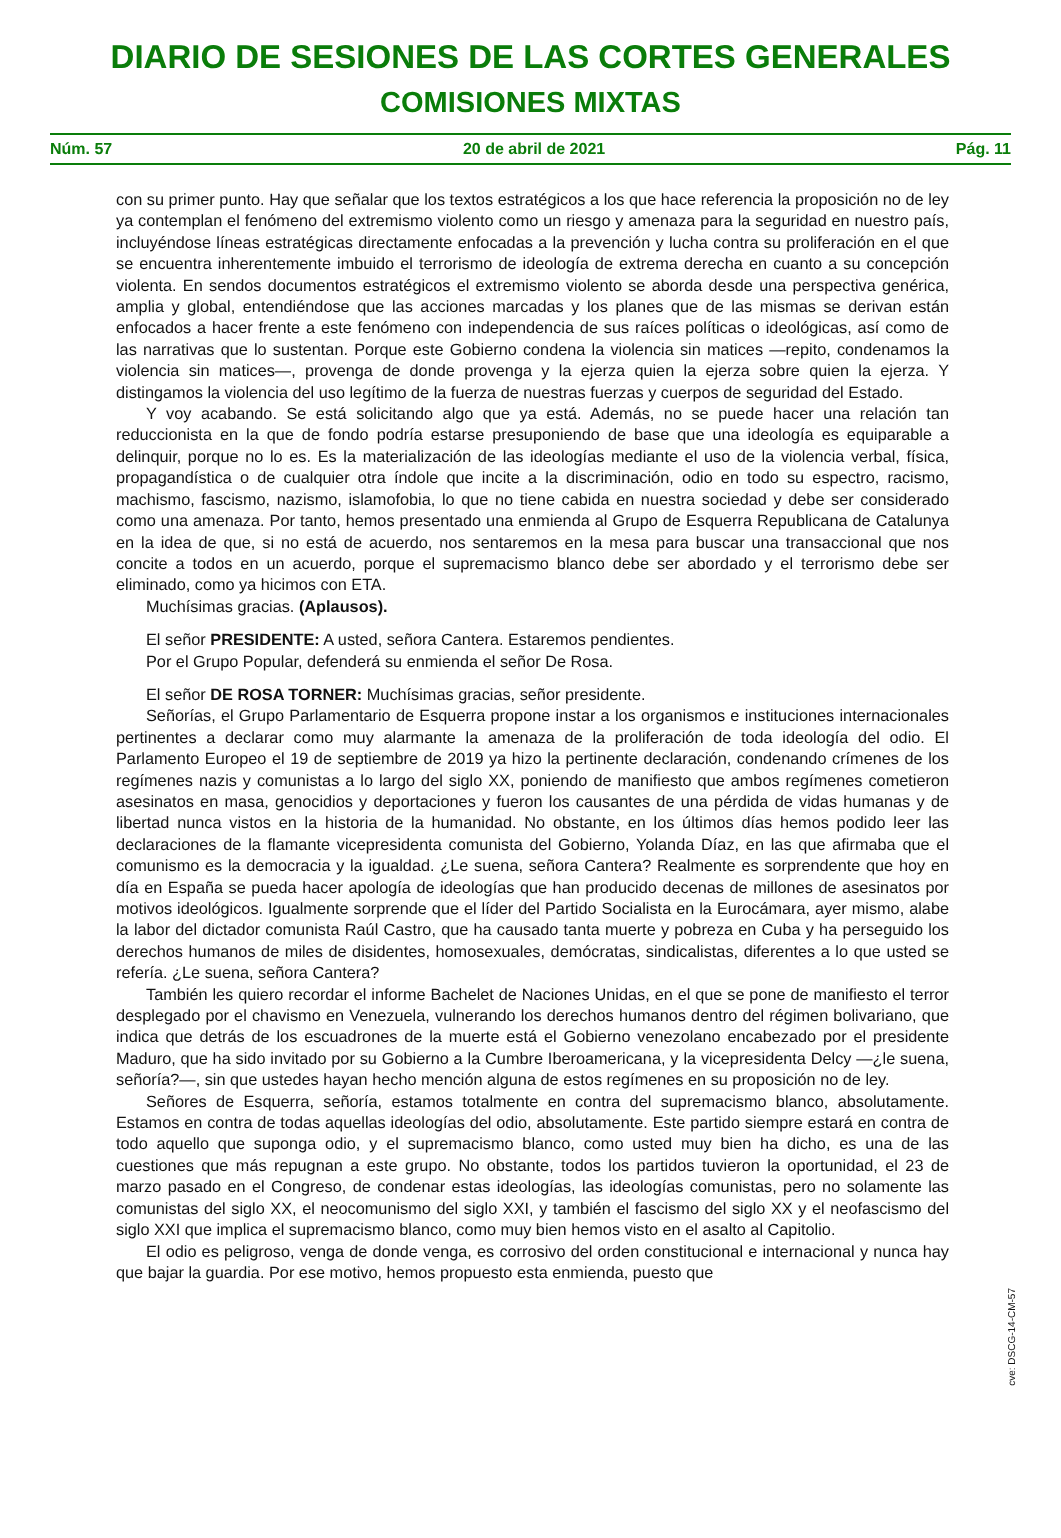DIARIO DE SESIONES DE LAS CORTES GENERALES
COMISIONES MIXTAS
Núm. 57 20 de abril de 2021 Pág. 11
con su primer punto. Hay que señalar que los textos estratégicos a los que hace referencia la proposición no de ley ya contemplan el fenómeno del extremismo violento como un riesgo y amenaza para la seguridad en nuestro país, incluyéndose líneas estratégicas directamente enfocadas a la prevención y lucha contra su proliferación en el que se encuentra inherentemente imbuido el terrorismo de ideología de extrema derecha en cuanto a su concepción violenta. En sendos documentos estratégicos el extremismo violento se aborda desde una perspectiva genérica, amplia y global, entendiéndose que las acciones marcadas y los planes que de las mismas se derivan están enfocados a hacer frente a este fenómeno con independencia de sus raíces políticas o ideológicas, así como de las narrativas que lo sustentan. Porque este Gobierno condena la violencia sin matices —repito, condenamos la violencia sin matices—, provenga de donde provenga y la ejerza quien la ejerza sobre quien la ejerza. Y distingamos la violencia del uso legítimo de la fuerza de nuestras fuerzas y cuerpos de seguridad del Estado.
Y voy acabando. Se está solicitando algo que ya está. Además, no se puede hacer una relación tan reduccionista en la que de fondo podría estarse presuponiendo de base que una ideología es equiparable a delinquir, porque no lo es. Es la materialización de las ideologías mediante el uso de la violencia verbal, física, propagandística o de cualquier otra índole que incite a la discriminación, odio en todo su espectro, racismo, machismo, fascismo, nazismo, islamofobia, lo que no tiene cabida en nuestra sociedad y debe ser considerado como una amenaza. Por tanto, hemos presentado una enmienda al Grupo de Esquerra Republicana de Catalunya en la idea de que, si no está de acuerdo, nos sentaremos en la mesa para buscar una transaccional que nos concite a todos en un acuerdo, porque el supremacismo blanco debe ser abordado y el terrorismo debe ser eliminado, como ya hicimos con ETA.
Muchísimas gracias. (Aplausos).
El señor PRESIDENTE: A usted, señora Cantera. Estaremos pendientes.
Por el Grupo Popular, defenderá su enmienda el señor De Rosa.
El señor DE ROSA TORNER: Muchísimas gracias, señor presidente.
Señorías, el Grupo Parlamentario de Esquerra propone instar a los organismos e instituciones internacionales pertinentes a declarar como muy alarmante la amenaza de la proliferación de toda ideología del odio. El Parlamento Europeo el 19 de septiembre de 2019 ya hizo la pertinente declaración, condenando crímenes de los regímenes nazis y comunistas a lo largo del siglo XX, poniendo de manifiesto que ambos regímenes cometieron asesinatos en masa, genocidios y deportaciones y fueron los causantes de una pérdida de vidas humanas y de libertad nunca vistos en la historia de la humanidad. No obstante, en los últimos días hemos podido leer las declaraciones de la flamante vicepresidenta comunista del Gobierno, Yolanda Díaz, en las que afirmaba que el comunismo es la democracia y la igualdad. ¿Le suena, señora Cantera? Realmente es sorprendente que hoy en día en España se pueda hacer apología de ideologías que han producido decenas de millones de asesinatos por motivos ideológicos. Igualmente sorprende que el líder del Partido Socialista en la Eurocámara, ayer mismo, alabe la labor del dictador comunista Raúl Castro, que ha causado tanta muerte y pobreza en Cuba y ha perseguido los derechos humanos de miles de disidentes, homosexuales, demócratas, sindicalistas, diferentes a lo que usted se refería. ¿Le suena, señora Cantera?
También les quiero recordar el informe Bachelet de Naciones Unidas, en el que se pone de manifiesto el terror desplegado por el chavismo en Venezuela, vulnerando los derechos humanos dentro del régimen bolivariano, que indica que detrás de los escuadrones de la muerte está el Gobierno venezolano encabezado por el presidente Maduro, que ha sido invitado por su Gobierno a la Cumbre Iberoamericana, y la vicepresidenta Delcy —¿le suena, señoría?—, sin que ustedes hayan hecho mención alguna de estos regímenes en su proposición no de ley.
Señores de Esquerra, señoría, estamos totalmente en contra del supremacismo blanco, absolutamente. Estamos en contra de todas aquellas ideologías del odio, absolutamente. Este partido siempre estará en contra de todo aquello que suponga odio, y el supremacismo blanco, como usted muy bien ha dicho, es una de las cuestiones que más repugnan a este grupo. No obstante, todos los partidos tuvieron la oportunidad, el 23 de marzo pasado en el Congreso, de condenar estas ideologías, las ideologías comunistas, pero no solamente las comunistas del siglo XX, el neocomunismo del siglo XXI, y también el fascismo del siglo XX y el neofascismo del siglo XXI que implica el supremacismo blanco, como muy bien hemos visto en el asalto al Capitolio.
El odio es peligroso, venga de donde venga, es corrosivo del orden constitucional e internacional y nunca hay que bajar la guardia. Por ese motivo, hemos propuesto esta enmienda, puesto que
cve: DSCG-14-CM-57